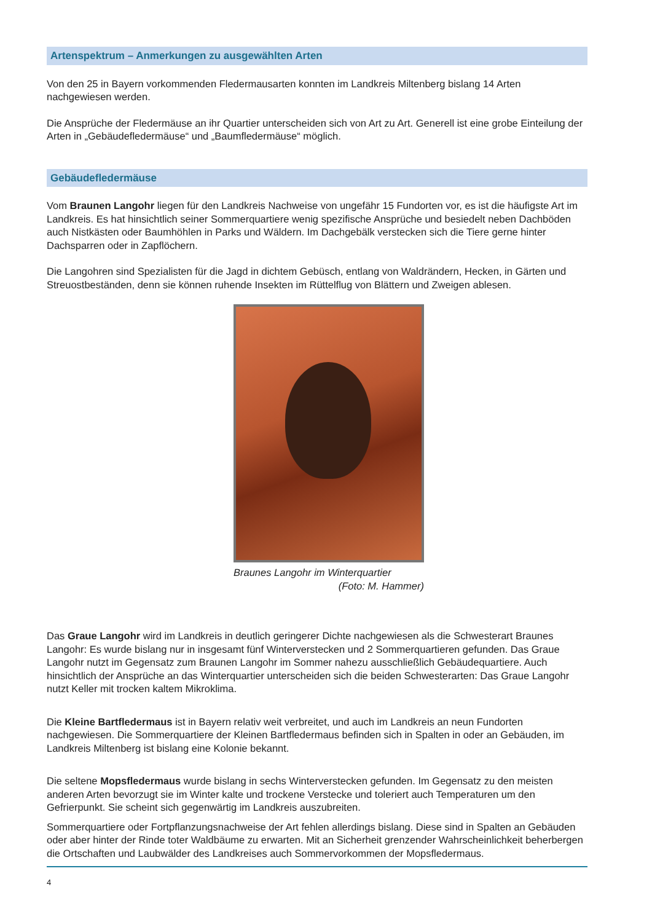Artenspektrum – Anmerkungen zu ausgewählten Arten
Von den 25 in Bayern vorkommenden Fledermausarten konnten im Landkreis Miltenberg bislang 14 Arten nachgewiesen werden.
Die Ansprüche der Fledermäuse an ihr Quartier unterscheiden sich von Art zu Art. Generell ist eine grobe Einteilung der Arten in „Gebäudefledermäuse“ und „Baumfledermäuse“ möglich.
Gebäudefledermäuse
Vom Braunen Langohr liegen für den Landkreis Nachweise von ungefähr 15 Fundorten vor, es ist die häufigste Art im Landkreis. Es hat hinsichtlich seiner Sommerquartiere wenig spezifische Ansprüche und besiedelt neben Dachböden auch Nistkästen oder Baumhöhlen in Parks und Wäldern. Im Dachgebälk verstecken sich die Tiere gerne hinter Dachsparren oder in Zapflöchern.
Die Langohren sind Spezialisten für die Jagd in dichtem Gebüsch, entlang von Waldrändern, Hecken, in Gärten und Streuostbeständen, denn sie können ruhende Insekten im Rüttelflug von Blättern und Zweigen ablesen.
Braunes Langohr im Winterquartier
(Foto: M. Hammer)
Das Graue Langohr wird im Landkreis in deutlich geringerer Dichte nachgewiesen als die Schwesterart Braunes Langohr: Es wurde bislang nur in insgesamt fünf Winterverstecken und 2 Sommerquartieren gefunden. Das Graue Langohr nutzt im Gegensatz zum Braunen Langohr im Sommer nahezu ausschließlich Gebäudequartiere. Auch hinsichtlich der Ansprüche an das Winterquartier unterscheiden sich die beiden Schwesterarten: Das Graue Langohr nutzt Keller mit trocken kaltem Mikroklima.
Die Kleine Bartfledermaus ist in Bayern relativ weit verbreitet, und auch im Landkreis an neun Fundorten nachgewiesen. Die Sommerquartiere der Kleinen Bartfledermaus befinden sich in Spalten in oder an Gebäuden, im Landkreis Miltenberg ist bislang eine Kolonie bekannt.
Die seltene Mopsfledermaus wurde bislang in sechs Winterverstecken gefunden. Im Gegensatz zu den meisten anderen Arten bevorzugt sie im Winter kalte und trockene Verstecke und toleriert auch Temperaturen um den Gefrierpunkt. Sie scheint sich gegenwärtig im Landkreis auszubreiten.
Sommerquartiere oder Fortpflanzungsnachweise der Art fehlen allerdings bislang. Diese sind in Spalten an Gebäuden oder aber hinter der Rinde toter Waldbäume zu erwarten. Mit an Sicherheit grenzender Wahrscheinlichkeit beherbergen die Ortschaften und Laubwälder des Landkreises auch Sommervorkommen der Mopsfledermaus.
4